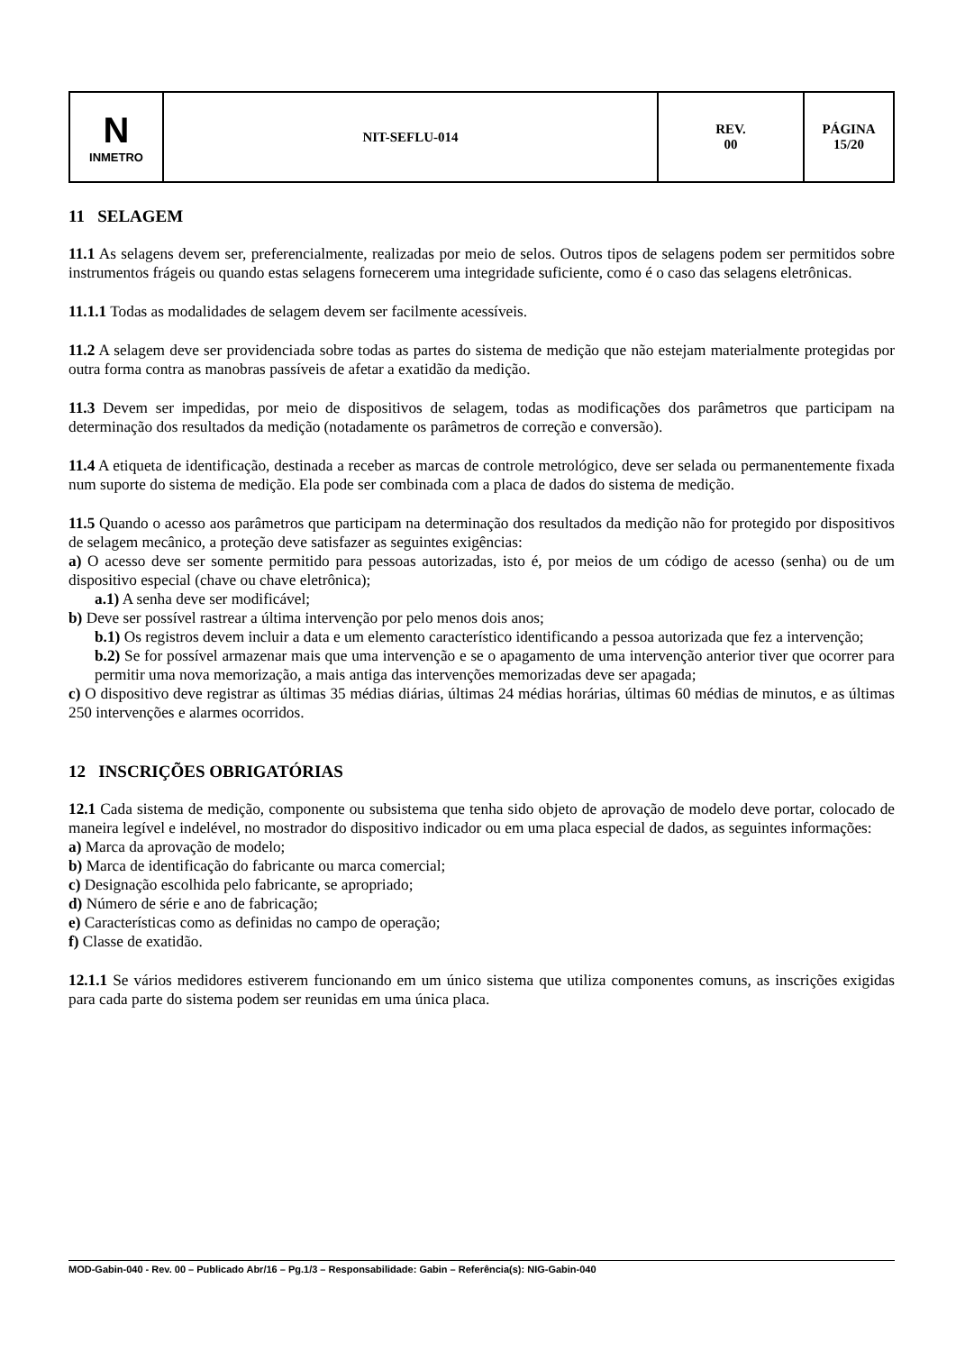| N INMETRO | NIT-SEFLU-014 | REV. 00 | PÁGINA 15/20 |
11 SELAGEM
11.1 As selagens devem ser, preferencialmente, realizadas por meio de selos. Outros tipos de selagens podem ser permitidos sobre instrumentos frágeis ou quando estas selagens fornecerem uma integridade suficiente, como é o caso das selagens eletrônicas.
11.1.1 Todas as modalidades de selagem devem ser facilmente acessíveis.
11.2 A selagem deve ser providenciada sobre todas as partes do sistema de medição que não estejam materialmente protegidas por outra forma contra as manobras passíveis de afetar a exatidão da medição.
11.3 Devem ser impedidas, por meio de dispositivos de selagem, todas as modificações dos parâmetros que participam na determinação dos resultados da medição (notadamente os parâmetros de correção e conversão).
11.4 A etiqueta de identificação, destinada a receber as marcas de controle metrológico, deve ser selada ou permanentemente fixada num suporte do sistema de medição. Ela pode ser combinada com a placa de dados do sistema de medição.
11.5 Quando o acesso aos parâmetros que participam na determinação dos resultados da medição não for protegido por dispositivos de selagem mecânico, a proteção deve satisfazer as seguintes exigências:
a) O acesso deve ser somente permitido para pessoas autorizadas, isto é, por meios de um código de acesso (senha) ou de um dispositivo especial (chave ou chave eletrônica);
a.1) A senha deve ser modificável;
b) Deve ser possível rastrear a última intervenção por pelo menos dois anos;
b.1) Os registros devem incluir a data e um elemento característico identificando a pessoa autorizada que fez a intervenção;
b.2) Se for possível armazenar mais que uma intervenção e se o apagamento de uma intervenção anterior tiver que ocorrer para permitir uma nova memorização, a mais antiga das intervenções memorizadas deve ser apagada;
c) O dispositivo deve registrar as últimas 35 médias diárias, últimas 24 médias horárias, últimas 60 médias de minutos, e as últimas 250 intervenções e alarmes ocorridos.
12 INSCRIÇÕES OBRIGATÓRIAS
12.1 Cada sistema de medição, componente ou subsistema que tenha sido objeto de aprovação de modelo deve portar, colocado de maneira legível e indelével, no mostrador do dispositivo indicador ou em uma placa especial de dados, as seguintes informações:
a) Marca da aprovação de modelo;
b) Marca de identificação do fabricante ou marca comercial;
c) Designação escolhida pelo fabricante, se apropriado;
d) Número de série e ano de fabricação;
e) Características como as definidas no campo de operação;
f) Classe de exatidão.
12.1.1 Se vários medidores estiverem funcionando em um único sistema que utiliza componentes comuns, as inscrições exigidas para cada parte do sistema podem ser reunidas em uma única placa.
MOD-Gabin-040 - Rev. 00 – Publicado Abr/16 – Pg.1/3 – Responsabilidade: Gabin – Referência(s): NIG-Gabin-040